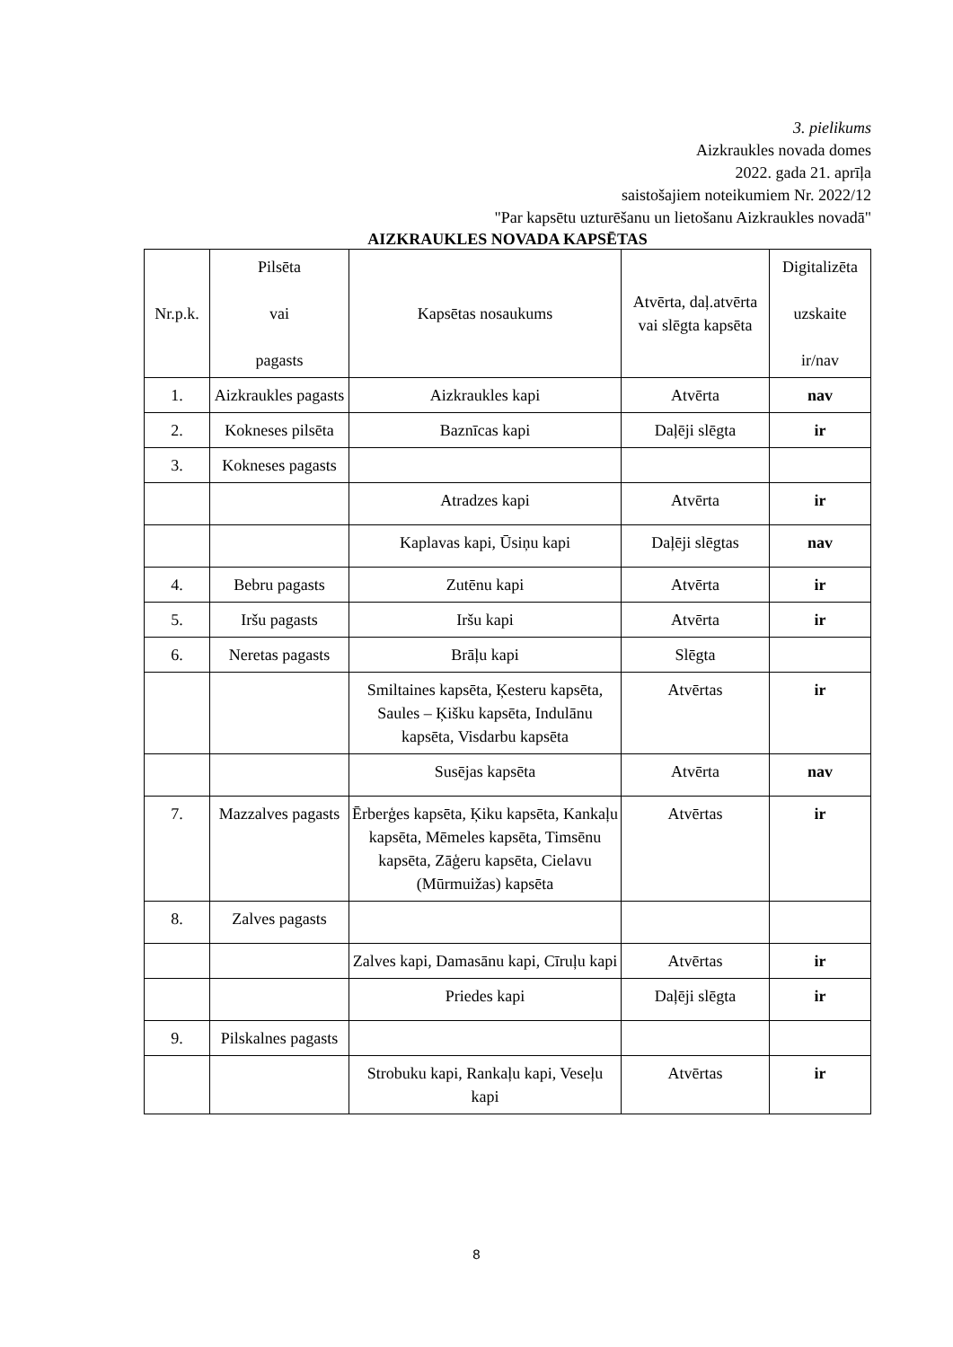3. pielikums
Aizkraukles novada domes
2022. gada 21. aprīļa
saistošajiem noteikumiem Nr. 2022/12
"Par kapsētu uzturēšanu un lietošanu Aizkraukles novadā"
AIZKRAUKLES NOVADA KAPSĒTAS
| Nr.p.k. | Pilsēta vai pagasts | Kapsētas nosaukums | Atvērta, daļ.atvērta vai slēgta kapsēta | Digitalizēta uzskaite ir/nav |
| --- | --- | --- | --- | --- |
| 1. | Aizkraukles pagasts | Aizkraukles kapi | Atvērta | nav |
| 2. | Kokneses pilsēta | Baznīcas kapi | Daļēji slēgta | ir |
| 3. | Kokneses pagasts | | | |
| | | Atradzes kapi | Atvērta | ir |
| | | Kaplavas kapi, Ūsiņu kapi | Daļēji slēgtas | nav |
| 4. | Bebru pagasts | Zutēnu kapi | Atvērta | ir |
| 5. | Iršu pagasts | Iršu kapi | Atvērta | ir |
| 6. | Neretas pagasts | Brāļu kapi | Slēgta | |
| | | Smiltaines kapsēta, Ķesteru kapsēta, Saules – Ķišku kapsēta, Indulānu kapsēta, Visdarbu kapsēta | Atvērtas | ir |
| | | Susējas kapsēta | Atvērta | nav |
| 7. | Mazzalves pagasts | Ērberģes kapsēta, Ķiku kapsēta, Kankaļu kapsēta, Mēmeles kapsēta, Timsēnu kapsēta, Zāģeru kapsēta, Cielavu (Mūrmuižas) kapsēta | Atvērtas | ir |
| 8. | Zalves pagasts | | | |
| | | Zalves kapi, Damasānu kapi, Cīruļu kapi | Atvērtas | ir |
| | | Priedes kapi | Daļēji slēgta | ir |
| 9. | Pilskalnes pagasts | | | |
| | | Strobuku kapi, Rankaļu kapi, Veseļu kapi | Atvērtas | ir |
8